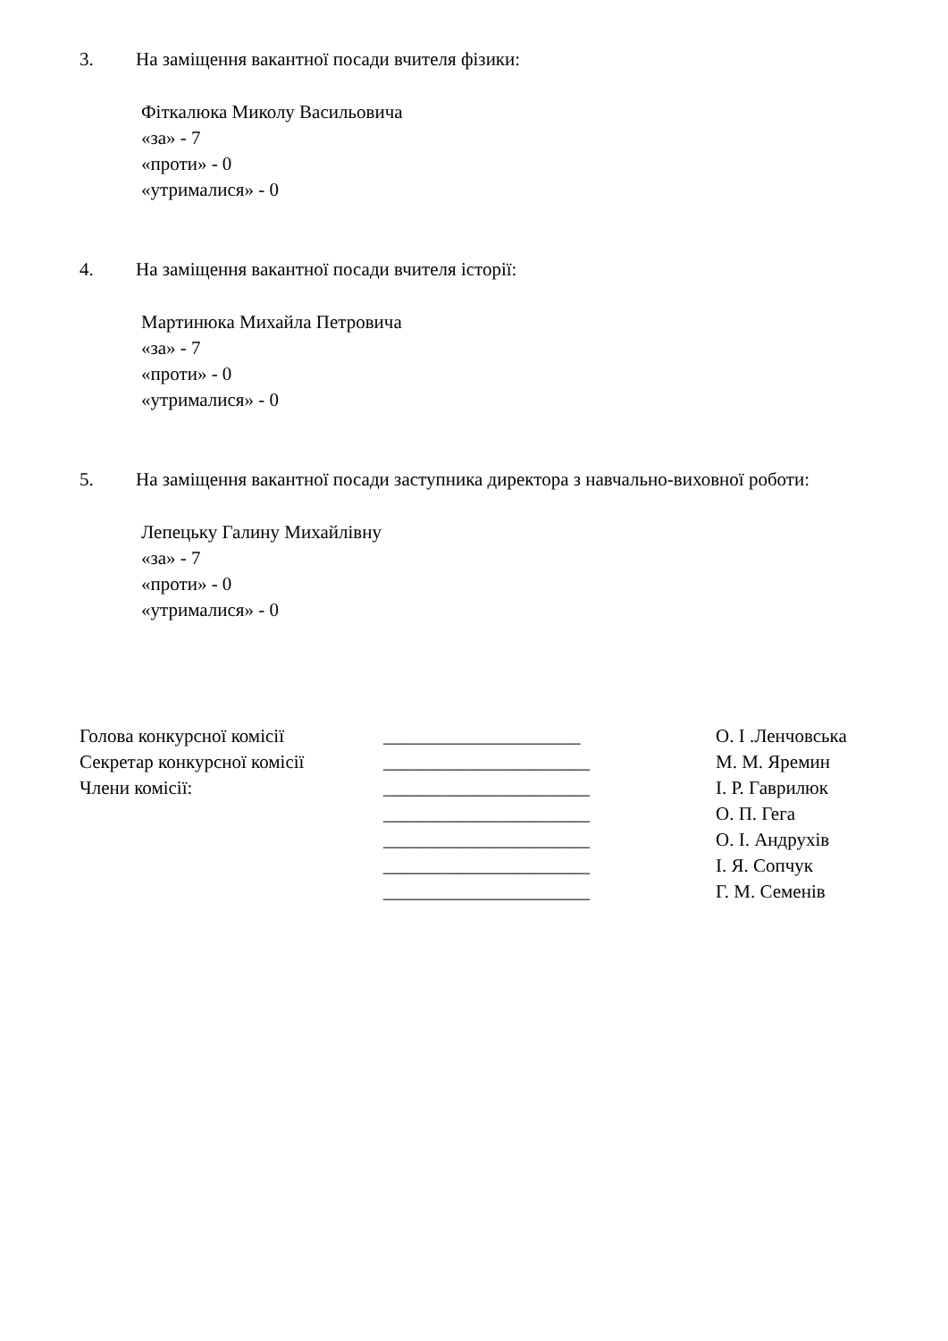3. На заміщення вакантної посади вчителя фізики:
Фіткалюка Миколу Васильовича
«за» - 7
«проти» - 0
«утрималися» - 0
4. На заміщення вакантної посади вчителя історії:
Мартинюка Михайла Петровича
«за» - 7
«проти» - 0
«утрималися» - 0
5. На заміщення вакантної посади заступника директора з навчально-виховної роботи:
Лепецьку Галину Михайлівну
«за» - 7
«проти» - 0
«утрималися» - 0
| Голова конкурсної комісії | _____________________ | О. І .Ленчовська |
| Секретар конкурсної комісії | ______________________ | М. М. Яремин |
| Члени комісії: | ______________________ | І. Р. Гаврилюк |
| | ______________________ | О. П. Гега |
| | ______________________ | О. І. Андрухів |
| | ______________________ | І. Я. Сопчук |
| | ______________________ | Г. М. Семенів |